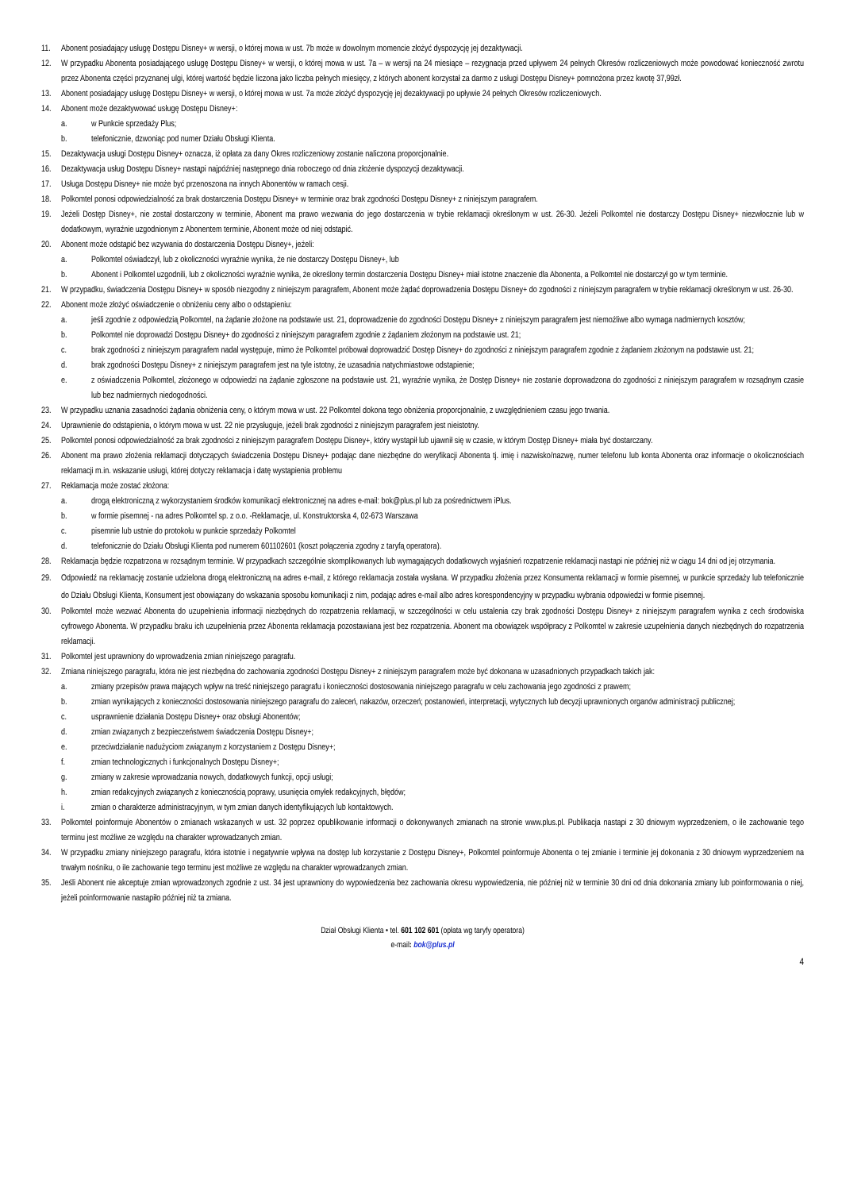11. Abonent posiadający usługę Dostępu Disney+ w wersji, o której mowa w ust. 7b może w dowolnym momencie złożyć dyspozycję jej dezaktywacji.
12. W przypadku Abonenta posiadającego usługę Dostępu Disney+ w wersji, o której mowa w ust. 7a – w wersji na 24 miesiące – rezygnacja przed upływem 24 pełnych Okresów rozliczeniowych może powodować konieczność zwrotu przez Abonenta części przyznanej ulgi, której wartość będzie liczona jako liczba pełnych miesięcy, z których abonent korzystał za darmo z usługi Dostępu Disney+ pomnożona przez kwotę 37,99zł.
13. Abonent posiadający usługę Dostępu Disney+ w wersji, o której mowa w ust. 7a może złożyć dyspozycję jej dezaktywacji po upływie 24 pełnych Okresów rozliczeniowych.
14. Abonent może dezaktywować usługę Dostępu Disney+:
a. w Punkcie sprzedaży Plus;
b. telefonicznie, dzwoniąc pod numer Działu Obsługi Klienta.
15. Dezaktywacja usługi Dostępu Disney+ oznacza, iż opłata za dany Okres rozliczeniowy zostanie naliczona proporcjonalnie.
16. Dezaktywacja usług Dostępu Disney+ nastąpi najpóźniej następnego dnia roboczego od dnia złożenie dyspozycji dezaktywacji.
17. Usługa Dostępu Disney+ nie może być przenoszona na innych Abonentów w ramach cesji.
18. Polkomtel ponosi odpowiedzialność za brak dostarczenia Dostępu Disney+ w terminie oraz brak zgodności Dostępu Disney+ z niniejszym paragrafem.
19. Jeżeli Dostęp Disney+, nie został dostarczony w terminie, Abonent ma prawo wezwania do jego dostarczenia w trybie reklamacji określonym w ust. 26-30. Jeżeli Polkomtel nie dostarczy Dostępu Disney+ niezwłocznie lub w dodatkowym, wyraźnie uzgodnionym z Abonentem terminie, Abonent może od niej odstąpić.
20. Abonent może odstąpić bez wzywania do dostarczenia Dostępu Disney+, jeżeli:
a. Polkomtel oświadczył, lub z okoliczności wyraźnie wynika, że nie dostarczy Dostępu Disney+, lub
b. Abonent i Polkomtel uzgodnili, lub z okoliczności wyraźnie wynika, że określony termin dostarczenia Dostępu Disney+ miał istotne znaczenie dla Abonenta, a Polkomtel nie dostarczył go w tym terminie.
21. W przypadku, świadczenia Dostępu Disney+ w sposób niezgodny z niniejszym paragrafem, Abonent może żądać doprowadzenia Dostępu Disney+ do zgodności z niniejszym paragrafem w trybie reklamacji określonym w ust. 26-30.
22. Abonent może złożyć oświadczenie o obniżeniu ceny albo o odstąpieniu:
a. jeśli zgodnie z odpowiedzią Polkomtel, na żądanie złożone na podstawie ust. 21, doprowadzenie do zgodności Dostępu Disney+ z niniejszym paragrafem jest niemożliwe albo wymaga nadmiernych kosztów;
b. Polkomtel nie doprowadzi Dostępu Disney+ do zgodności z niniejszym paragrafem zgodnie z żądaniem złożonym na podstawie ust. 21;
c. brak zgodności z niniejszym paragrafem nadal występuje, mimo że Polkomtel próbował doprowadzić Dostęp Disney+ do zgodności z niniejszym paragrafem zgodnie z żądaniem złożonym na podstawie ust. 21;
d. brak zgodności Dostępu Disney+ z niniejszym paragrafem jest na tyle istotny, że uzasadnia natychmiastowe odstąpienie;
e. z oświadczenia Polkomtel, złożonego w odpowiedzi na żądanie zgłoszone na podstawie ust. 21, wyraźnie wynika, że Dostęp Disney+ nie zostanie doprowadzona do zgodności z niniejszym paragrafem w rozsądnym czasie lub bez nadmiernych niedogodności.
23. W przypadku uznania zasadności żądania obniżenia ceny, o którym mowa w ust. 22 Polkomtel dokona tego obniżenia proporcjonalnie, z uwzględnieniem czasu jego trwania.
24. Uprawnienie do odstąpienia, o którym mowa w ust. 22 nie przysługuje, jeżeli brak zgodności z niniejszym paragrafem jest nieistotny.
25. Polkomtel ponosi odpowiedzialność za brak zgodności z niniejszym paragrafem Dostępu Disney+, który wystąpił lub ujawnił się w czasie, w którym Dostęp Disney+ miała być dostarczany.
26. Abonent ma prawo złożenia reklamacji dotyczących świadczenia Dostępu Disney+ podając dane niezbędne do weryfikacji Abonenta tj. imię i nazwisko/nazwę, numer telefonu lub konta Abonenta oraz informacje o okolicznościach reklamacji m.in. wskazanie usługi, której dotyczy reklamacja i datę wystąpienia problemu
27. Reklamacja może zostać złożona:
a. drogą elektroniczną z wykorzystaniem środków komunikacji elektronicznej na adres e-mail: bok@plus.pl lub za pośrednictwem iPlus.
b. w formie pisemnej - na adres Polkomtel sp. z o.o. -Reklamacje, ul. Konstruktorska 4, 02-673 Warszawa
c. pisemnie lub ustnie do protokołu w punkcie sprzedaży Polkomtel
d. telefonicznie do Działu Obsługi Klienta pod numerem 601102601 (koszt połączenia zgodny z taryfą operatora).
28. Reklamacja będzie rozpatrzona w rozsądnym terminie. W przypadkach szczególnie skomplikowanych lub wymagających dodatkowych wyjaśnień rozpatrzenie reklamacji nastąpi nie później niż w ciągu 14 dni od jej otrzymania.
29. Odpowiedź na reklamację zostanie udzielona drogą elektroniczną na adres e-mail, z którego reklamacja została wysłana. W przypadku złożenia przez Konsumenta reklamacji w formie pisemnej, w punkcie sprzedaży lub telefonicznie do Działu Obsługi Klienta, Konsument jest obowiązany do wskazania sposobu komunikacji z nim, podając adres e-mail albo adres korespondencyjny w przypadku wybrania odpowiedzi w formie pisemnej.
30. Polkomtel może wezwać Abonenta do uzupełnienia informacji niezbędnych do rozpatrzenia reklamacji, w szczególności w celu ustalenia czy brak zgodności Dostępu Disney+ z niniejszym paragrafem wynika z cech środowiska cyfrowego Abonenta. W przypadku braku ich uzupełnienia przez Abonenta reklamacja pozostawiana jest bez rozpatrzenia. Abonent ma obowiązek współpracy z Polkomtel w zakresie uzupełnienia danych niezbędnych do rozpatrzenia reklamacji.
31. Polkomtel jest uprawniony do wprowadzenia zmian niniejszego paragrafu.
32. Zmiana niniejszego paragrafu, która nie jest niezbędna do zachowania zgodności Dostępu Disney+ z niniejszym paragrafem może być dokonana w uzasadnionych przypadkach takich jak:
a. zmiany przepisów prawa mających wpływ na treść niniejszego paragrafu i konieczności dostosowania niniejszego paragrafu w celu zachowania jego zgodności z prawem;
b. zmian wynikających z konieczności dostosowania niniejszego paragrafu do zaleceń, nakazów, orzeczeń; postanowień, interpretacji, wytycznych lub decyzji uprawnionych organów administracji publicznej;
c. usprawnienie działania Dostępu Disney+ oraz obsługi Abonentów;
d. zmian związanych z bezpieczeństwem świadczenia Dostępu Disney+;
e. przeciwdziałanie nadużyciom związanym z korzystaniem z Dostępu Disney+;
f. zmian technologicznych i funkcjonalnych Dostępu Disney+;
g. zmiany w zakresie wprowadzania nowych, dodatkowych funkcji, opcji usługi;
h. zmian redakcyjnych związanych z koniecznością poprawy, usunięcia omyłek redakcyjnych, błędów;
i. zmian o charakterze administracyjnym, w tym zmian danych identyfikujących lub kontaktowych.
33. Polkomtel poinformuje Abonentów o zmianach wskazanych w ust. 32 poprzez opublikowanie informacji o dokonywanych zmianach na stronie www.plus.pl. Publikacja nastąpi z 30 dniowym wyprzedzeniem, o ile zachowanie tego terminu jest możliwe ze względu na charakter wprowadzanych zmian.
34. W przypadku zmiany niniejszego paragrafu, która istotnie i negatywnie wpływa na dostęp lub korzystanie z Dostępu Disney+, Polkomtel poinformuje Abonenta o tej zmianie i terminie jej dokonania z 30 dniowym wyprzedzeniem na trwałym nośniku, o ile zachowanie tego terminu jest możliwe ze względu na charakter wprowadzanych zmian.
35. Jeśli Abonent nie akceptuje zmian wprowadzonych zgodnie z ust. 34 jest uprawniony do wypowiedzenia bez zachowania okresu wypowiedzenia, nie później niż w terminie 30 dni od dnia dokonania zmiany lub poinformowania o niej, jeżeli poinformowanie nastąpiło później niż ta zmiana.
Dział Obsługi Klienta • tel. 601 102 601 (opłata wg taryfy operatora)
e-mail: bok@plus.pl
4